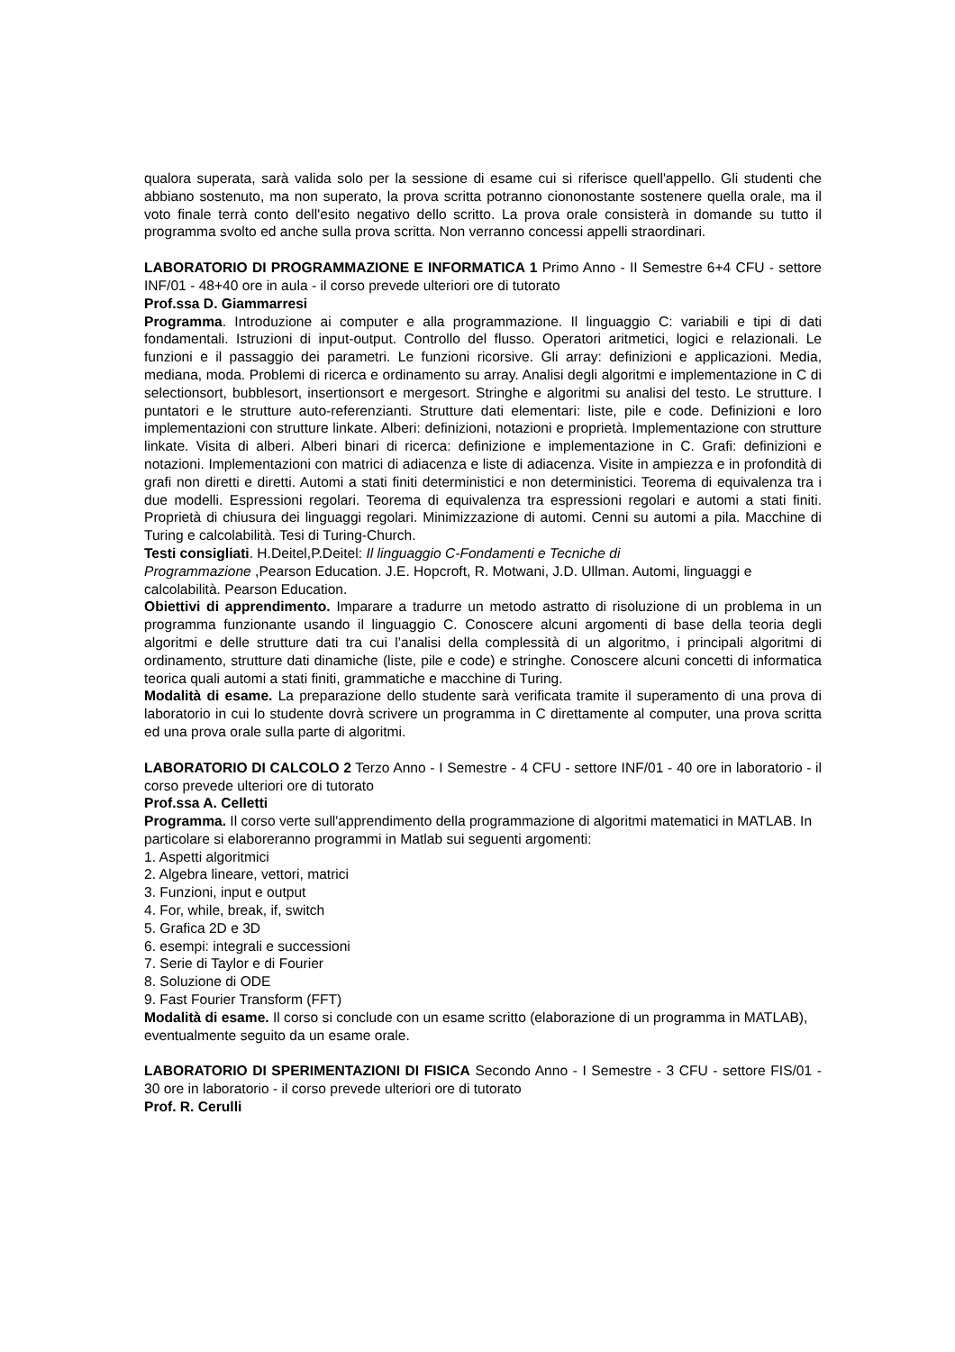qualora superata, sarà valida solo per la sessione di esame cui si riferisce quell'appello. Gli studenti che abbiano sostenuto, ma non superato, la prova scritta potranno ciononostante sostenere quella orale, ma il voto finale terrà conto dell'esito negativo dello scritto. La prova orale consisterà in domande su tutto il programma svolto ed anche sulla prova scritta. Non verranno concessi appelli straordinari.
LABORATORIO DI PROGRAMMAZIONE E INFORMATICA 1 Primo Anno - II Semestre 6+4 CFU - settore INF/01 - 48+40 ore in aula - il corso prevede ulteriori ore di tutorato
Prof.ssa D. Giammarresi
Programma. Introduzione ai computer e alla programmazione. Il linguaggio C: variabili e tipi di dati fondamentali. Istruzioni di input-output. Controllo del flusso. Operatori aritmetici, logici e relazionali. Le funzioni e il passaggio dei parametri. Le funzioni ricorsive. Gli array: definizioni e applicazioni. Media, mediana, moda. Problemi di ricerca e ordinamento su array. Analisi degli algoritmi e implementazione in C di selectionsort, bubblesort, insertionsort e mergesort. Stringhe e algoritmi su analisi del testo. Le strutture. I puntatori e le strutture auto-referenzianti. Strutture dati elementari: liste, pile e code. Definizioni e loro implementazioni con strutture linkate. Alberi: definizioni, notazioni e proprietà. Implementazione con strutture linkate. Visita di alberi. Alberi binari di ricerca: definizione e implementazione in C. Grafi: definizioni e notazioni. Implementazioni con matrici di adiacenza e liste di adiacenza. Visite in ampiezza e in profondità di grafi non diretti e diretti. Automi a stati finiti deterministici e non deterministici. Teorema di equivalenza tra i due modelli. Espressioni regolari. Teorema di equivalenza tra espressioni regolari e automi a stati finiti. Proprietà di chiusura dei linguaggi regolari. Minimizzazione di automi. Cenni su automi a pila. Macchine di Turing e calcolabilità. Tesi di Turing-Church.
Testi consigliati. H.Deitel,P.Deitel: Il linguaggio C-Fondamenti e Tecniche di
Programmazione ,Pearson Education. J.E. Hopcroft, R. Motwani, J.D. Ullman. Automi, linguaggi e calcolabilità. Pearson Education.
Obiettivi di apprendimento. Imparare a tradurre un metodo astratto di risoluzione di un problema in un programma funzionante usando il linguaggio C. Conoscere alcuni argomenti di base della teoria degli algoritmi e delle strutture dati tra cui l’analisi della complessità di un algoritmo, i principali algoritmi di ordinamento, strutture dati dinamiche (liste, pile e code) e stringhe. Conoscere alcuni concetti di informatica teorica quali automi a stati finiti, grammatiche e macchine di Turing.
Modalità di esame. La preparazione dello studente sarà verificata tramite il superamento di una prova di laboratorio in cui lo studente dovrà scrivere un programma in C direttamente al computer, una prova scritta ed una prova orale sulla parte di algoritmi.
LABORATORIO DI CALCOLO 2 Terzo Anno - I Semestre - 4 CFU - settore INF/01 - 40 ore in laboratorio - il corso prevede ulteriori ore di tutorato
Prof.ssa A. Celletti
Programma. Il corso verte sull'apprendimento della programmazione di algoritmi matematici in MATLAB. In particolare si elaboreranno programmi in Matlab sui seguenti argomenti:
1. Aspetti algoritmici
2. Algebra lineare, vettori, matrici
3. Funzioni, input e output
4. For, while, break, if, switch
5. Grafica 2D e 3D
6. esempi: integrali e successioni
7. Serie di Taylor e di Fourier
8. Soluzione di ODE
9. Fast Fourier Transform (FFT)
Modalità di esame. Il corso si conclude con un esame scritto (elaborazione di un programma in MATLAB), eventualmente seguito da un esame orale.
LABORATORIO DI SPERIMENTAZIONI DI FISICA Secondo Anno - I Semestre - 3 CFU - settore FIS/01 - 30 ore in laboratorio - il corso prevede ulteriori ore di tutorato
Prof. R. Cerulli